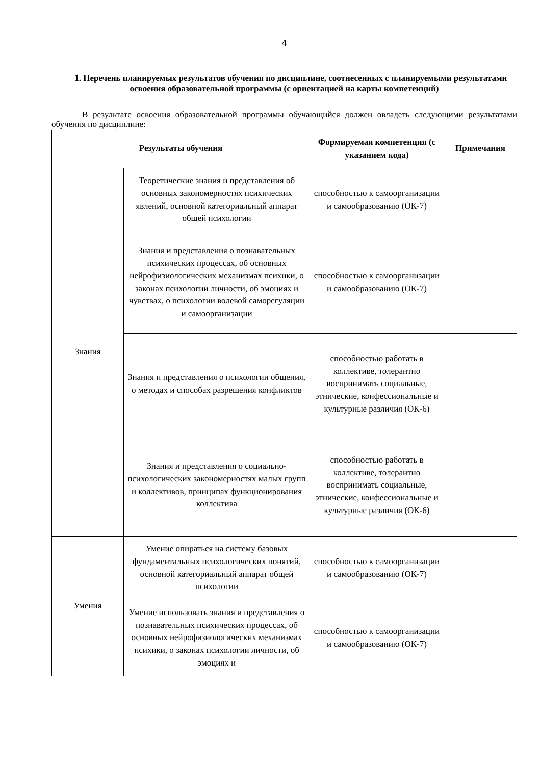4
1. Перечень планируемых результатов обучения по дисциплине, соотнесенных с планируемыми результатами освоения образовательной программы (с ориентацией на карты компетенций)
В результате освоения образовательной программы обучающийся должен овладеть следующими результатами обучения по дисциплине:
| Результаты обучения | | Формируемая компетенция (с указанием кода) | Примечания |
| --- | --- | --- | --- |
| Знания | Теоретические знания и представления об основных закономерностях психических явлений, основной категориальный аппарат общей психологии | способностью к самоорганизации и самообразованию (ОК-7) | |
| | Знания и представления о познавательных психических процессах, об основных нейрофизиологических механизмах психики, о законах психологии личности, об эмоциях и чувствах, о психологии волевой саморегуляции и самоорганизации | способностью к самоорганизации и самообразованию (ОК-7) | |
| | Знания и представления о психологии общения, о методах и способах разрешения конфликтов | способностью работать в коллективе, толерантно воспринимать социальные, этнические, конфессиональные и культурные различия (ОК-6) | |
| | Знания и представления о социально-психологических закономерностях малых групп и коллективов, принципах функционирования коллектива | способностью работать в коллективе, толерантно воспринимать социальные, этнические, конфессиональные и культурные различия (ОК-6) | |
| Умения | Умение опираться на систему базовых фундаментальных психологических понятий, основной категориальный аппарат общей психологии | способностью к самоорганизации и самообразованию (ОК-7) | |
| | Умение использовать знания и представления о познавательных психических процессах, об основных нейрофизиологических механизмах психики, о законах психологии личности, об эмоциях и | способностью к самоорганизации и самообразованию (ОК-7) | |